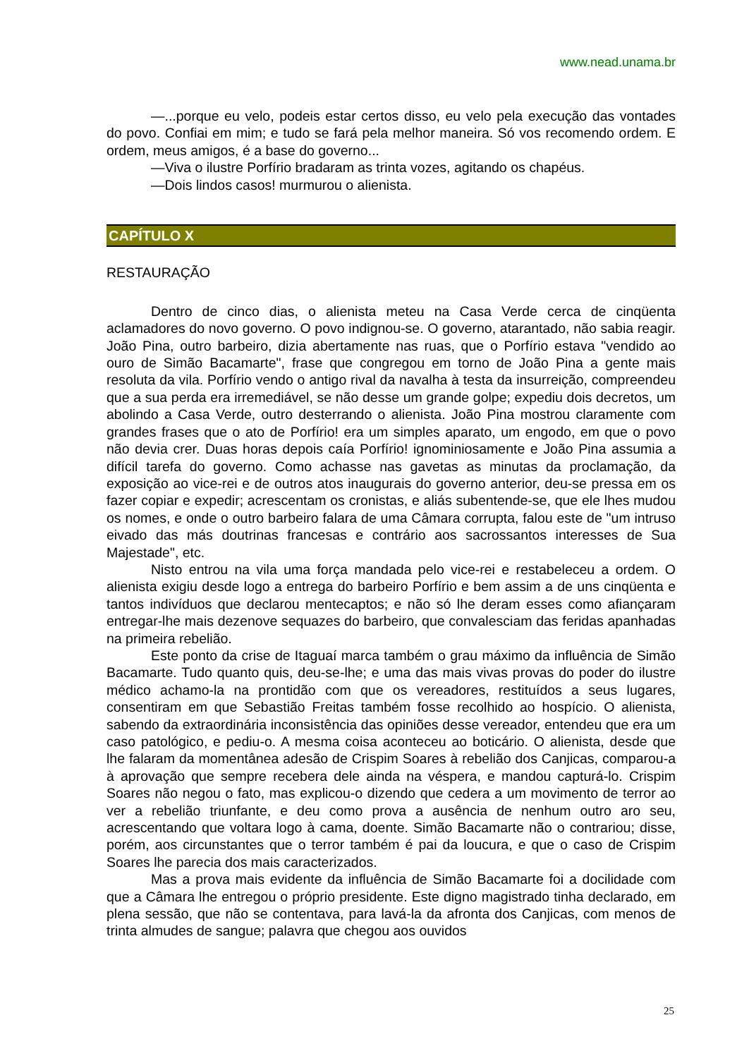www.nead.unama.br
—...porque eu velo, podeis estar certos disso, eu velo pela execução das vontades do povo. Confiai em mim; e tudo se fará pela melhor maneira. Só vos recomendo ordem. E ordem, meus amigos, é a base do governo...
—Viva o ilustre Porfírio bradaram as trinta vozes, agitando os chapéus.
—Dois lindos casos! murmurou o alienista.
CAPÍTULO X
RESTAURAÇÃO
Dentro de cinco dias, o alienista meteu na Casa Verde cerca de cinqüenta aclamadores do novo governo. O povo indignou-se. O governo, atarantado, não sabia reagir. João Pina, outro barbeiro, dizia abertamente nas ruas, que o Porfírio estava "vendido ao ouro de Simão Bacamarte", frase que congregou em torno de João Pina a gente mais resoluta da vila. Porfírio vendo o antigo rival da navalha à testa da insurreição, compreendeu que a sua perda era irremediável, se não desse um grande golpe; expediu dois decretos, um abolindo a Casa Verde, outro desterrando o alienista. João Pina mostrou claramente com grandes frases que o ato de Porfírio! era um simples aparato, um engodo, em que o povo não devia crer. Duas horas depois caía Porfírio! ignominiosamente e João Pina assumia a difícil tarefa do governo. Como achasse nas gavetas as minutas da proclamação, da exposição ao vice-rei e de outros atos inaugurais do governo anterior, deu-se pressa em os fazer copiar e expedir; acrescentam os cronistas, e aliás subentende-se, que ele lhes mudou os nomes, e onde o outro barbeiro falara de uma Câmara corrupta, falou este de "um intruso eivado das más doutrinas francesas e contrário aos sacrossantos interesses de Sua Majestade", etc.
Nisto entrou na vila uma força mandada pelo vice-rei e restabeleceu a ordem. O alienista exigiu desde logo a entrega do barbeiro Porfírio e bem assim a de uns cinqüenta e tantos indivíduos que declarou mentecaptos; e não só lhe deram esses como afiançaram entregar-lhe mais dezenove sequazes do barbeiro, que convalesciam das feridas apanhadas na primeira rebelião.
Este ponto da crise de Itaguaí marca também o grau máximo da influência de Simão Bacamarte. Tudo quanto quis, deu-se-lhe; e uma das mais vivas provas do poder do ilustre médico achamo-la na prontidão com que os vereadores, restituídos a seus lugares, consentiram em que Sebastião Freitas também fosse recolhido ao hospício. O alienista, sabendo da extraordinária inconsistência das opiniões desse vereador, entendeu que era um caso patológico, e pediu-o. A mesma coisa aconteceu ao boticário. O alienista, desde que lhe falaram da momentânea adesão de Crispim Soares à rebelião dos Canjicas, comparou-a à aprovação que sempre recebera dele ainda na véspera, e mandou capturá-lo. Crispim Soares não negou o fato, mas explicou-o dizendo que cedera a um movimento de terror ao ver a rebelião triunfante, e deu como prova a ausência de nenhum outro aro seu, acrescentando que voltara logo à cama, doente. Simão Bacamarte não o contrariou; disse, porém, aos circunstantes que o terror também é pai da loucura, e que o caso de Crispim Soares lhe parecia dos mais caracterizados.
Mas a prova mais evidente da influência de Simão Bacamarte foi a docilidade com que a Câmara lhe entregou o próprio presidente. Este digno magistrado tinha declarado, em plena sessão, que não se contentava, para lavá-la da afronta dos Canjicas, com menos de trinta almudes de sangue; palavra que chegou aos ouvidos
25